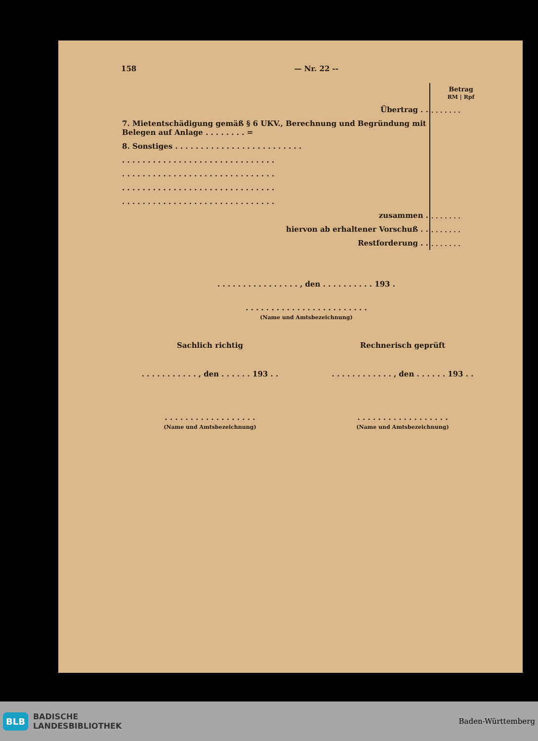158 — Nr. 22 --
| | Betrag RM / Rpf |
| Übertrag . . | . . . . . . . |
| 7. Mietentschädigung gemäß § 6 UKV., Berechnung und Begründung mit Belegen auf Anlage . . . . . . . . = | |
| 8. Sonstiges . . . . . . . . . . . . . . . . . . . . . . . . . | |
| . . . . . . . . . . . . . . . . . . . . . . . . . . . . . . | |
| . . . . . . . . . . . . . . . . . . . . . . . . . . . . . . | |
| . . . . . . . . . . . . . . . . . . . . . . . . . . . . . . | |
| . . . . . . . . . . . . . . . . . . . . . . . . . . . . . . | |
| zusammen . | . . . . . . . |
| hiervon ab erhaltener Vorschuß . . | . . . . . . . |
| Restforderung . . | . . . . . . . |
. . . . . . . . . . . . . . . . , den . . . . . . . . . . 193 .
. . . . . . . . . . . . . . . . . . . . . . . .
(Name und Amtsbezeichnung)
Sachlich richtig Rechnerisch geprüft
. . . . . . . . . . . , den . . . . . . 193 . .
. . . . . . . . . . . . , den . . . . . . 193 . .
. . . . . . . . . . . . . . . . . .
(Name und Amtsbezeichnung)
. . . . . . . . . . . . . . . . . .
(Name und Amtsbezeichnung)
BLB BADISCHE
LANDESBIBLIOTHEK
Baden-Württemberg